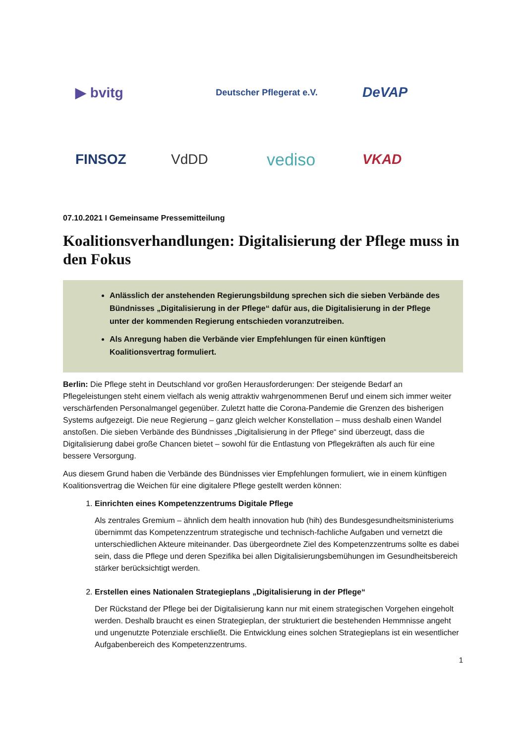▶ bvitg Deutscher Pflegerat e.V. DeVAP FINSOZ VdDD vediso VKAD
07.10.2021 I Gemeinsame Pressemitteilung
Koalitionsverhandlungen: Digitalisierung der Pflege muss in den Fokus
Anlässlich der anstehenden Regierungsbildung sprechen sich die sieben Verbände des Bündnisses „Digitalisierung in der Pflege“ dafür aus, die Digitalisierung in der Pflege unter der kommenden Regierung entschieden voranzutreiben.
Als Anregung haben die Verbände vier Empfehlungen für einen künftigen Koalitionsvertrag formuliert.
Berlin: Die Pflege steht in Deutschland vor großen Herausforderungen: Der steigende Bedarf an Pflegeleistungen steht einem vielfach als wenig attraktiv wahrgenommenen Beruf und einem sich immer weiter verschärfenden Personalmangel gegenüber. Zuletzt hatte die Corona-Pandemie die Grenzen des bisherigen Systems aufgezeigt. Die neue Regierung – ganz gleich welcher Konstellation – muss deshalb einen Wandel anstoßen. Die sieben Verbände des Bündnisses „Digitalisierung in der Pflege“ sind überzeugt, dass die Digitalisierung dabei große Chancen bietet – sowohl für die Entlastung von Pflegekräften als auch für eine bessere Versorgung.
Aus diesem Grund haben die Verbände des Bündnisses vier Empfehlungen formuliert, wie in einem künftigen Koalitionsvertrag die Weichen für eine digitalere Pflege gestellt werden können:
1.
Einrichten eines Kompetenzzentrums Digitale Pflege
Als zentrales Gremium – ähnlich dem health innovation hub (hih) des Bundesgesundheitsministeriums übernimmt das Kompetenzzentrum strategische und technisch-fachliche Aufgaben und vernetzt die unterschiedlichen Akteure miteinander. Das übergeordnete Ziel des Kompetenzzentrums sollte es dabei sein, dass die Pflege und deren Spezifika bei allen Digitalisierungsbemühungen im Gesundheitsbereich stärker berücksichtigt werden.
2.
Erstellen eines Nationalen Strategieplans „Digitalisierung in der Pflege“Der Rückstand der Pflege bei der Digitalisierung kann nur mit einem strategischen Vorgehen eingeholt werden. Deshalb braucht es einen Strategieplan, der strukturiert die bestehenden Hemmnisse angeht und ungenutzte Potenziale erschließt. Die Entwicklung eines solchen Strategieplans ist ein wesentlicher Aufgabenbereich des Kompetenzzentrums.
1